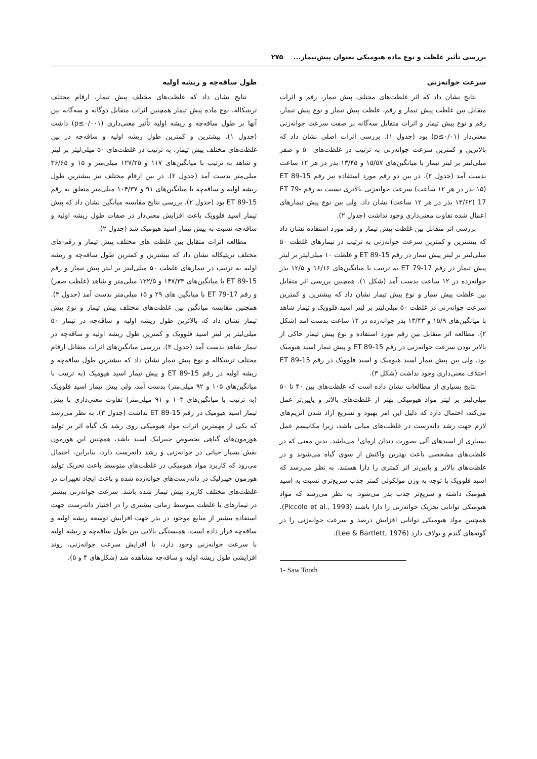بررسی تأثیر غلظت و نوع ماده هیومیکی بعنوان پیش‌تیمار... ۲۷۵
سرعت جوانه‌زنی
نتایج نشان داد که اثر غلظت‌های مختلف پیش تیمار، رقم و اثرات متقابل بین غلظت پیش تیمار و رقم، غلظت پیش تیمار و نوع پیش تیمار، رقم و نوع پیش تیمار و اثرات متقابل سه‌گانه بر صفت سرعت جوانه‌زنی معنی‌دار (p≤۰/۰۱) بود (جدول ۱). بررسی اثرات اصلی نشان داد که بالاترین و کمترین سرعت جوانه‌زنی به ترتیب در غلظت‌های ۵۰ و صفر میلی‌لیتر بر لیتر تیمار با میانگین‌های ۱۵/۵۷ و ۱۳/۴۵ بذر در هر ۱۲ ساعت بدست آمد (جدول ۲). در بین دو رقم مورد استفاده نیز رقم ET 89-15 (۱۵ بذر در هر ۱۲ ساعت) سرعت جوانه‌زنی بالاتری نسبت به رقم ET 79-17 (۱۳/۶۲ بذر در هر ۱۲ ساعت) نشان داد، ولی بین نوع پیش تیمارهای اعمال شده تفاوت معنی‌داری وجود نداشت (جدول ۲).
بررسی اثر متقابل بین غلظت پیش تیمار و رقم مورد استفاده نشان داد که بیشترین و کمترین سرعت جوانه‌زنی به ترتیب در تیمارهای غلظت ۵۰ میلی‌لیتر بر لیتر پیش تیمار در رقم ET 89-15 و غلظت ۱۰ میلی‌لیتر بر لیتر پیش تیمار در رقم ET 79-17 به ترتیب با میانگین‌های ۱۶/۱۶ و ۱۲/۵ بذر جوانه‌زده در ۱۲ ساعت بدست آمد (شکل ۱). همچنین بررسی اثر متقابل بین غلظت پیش تیمار و نوع پیش تیمار نشان داد که بیشترین و کمترین سرعت جوانه‌زنی در غلظت ۵۰ میلی‌لیتر بر لیتر اسید فلوویک و تیمار شاهد با میانگین‌های ۱۵/۹ و ۱۳/۴۳ بذر جوانه‌زده در ۱۲ ساعت بدست آمد (شکل ۲). مطالعه اثر متقابل بین رقم مورد استفاده و نوع پیش تیمار حاکی از بالاتر بودن سرعت جوانه‌زنی در رقم ET 89-15 و پیش تیمار اسید هیومیک بود، ولی بین پیش تیمار اسید هیومیک و اسید فلوویک در رقم ET 89-15 اختلاف معنی‌داری وجود نداشت (شکل ۳).
نتایج بسیاری از مطالعات نشان داده است که غلظت‌های بین ۴۰ تا ۵۰ میلی‌لیتر بر لیتر مواد هیومیکی بهتر از غلظت‌های بالاتر و پایین‌تر عمل می‌کند، احتمال دارد که دلیل این امر بهبود و تسریع آزاد شدن آنزیم‌های لازم جهت رشد دانه‌رست در غلظت‌های میانی باشد، زیرا مکانیسم عمل بسیاری از اسیدهای آلی بصورت دندان اره‌ای<sup>۱</sup> می‌باشد. بدین معنی که در غلظت‌های مشخصی باعث بهترین واکنش از سوی گیاه می‌شوند و در غلظت‌های بالاتر و پایین‌تر اثر کمتری را دارا هستند. به نظر می‌رسد که اسید فلوویک با توجه به وزن مولکولی کمتر جذب سریع‌تری نسبت به اسید هیومیک داشته و سریع‌تر جذب بذر می‌شود. به نظر می‌رسد که مواد هیومیکی توانایی تحریک جوانه‌زنی را دارا باشند (Piccolo et al., 1993). همچنین مواد هیومیکی توانایی افزایش درصد و سرعت جوانه‌زنی را در گونه‌های گندم و یولاف دارد (Lee & Bartlett, 1976).
1- Saw Tooth
طول ساقه‌چه و ریشه اولیه
نتایج نشان داد که غلظت‌های مختلف پیش تیمار، ارقام مختلف تریتیکاله، نوع ماده پیش تیمار همچنین اثرات متقابل دوگانه و سه‌گانه بین آنها بر طول ساقه‌چه و ریشه اولیه تأثیر معنی‌داری (p≤۰/۰۰۱) داشت (جدول ۱). بیشترین و کمترین طول ریشه اولیه و ساقه‌چه در بین غلظت‌های مختلف پیش تیمار، به ترتیب در غلظت‌های ۵۰ میلی‌لیتر بر لیتر و شاهد به ترتیب با میانگین‌های ۱۱۷ و ۱۲۷/۲۵ میلی‌متر و ۱۵ و ۳۶/۶۵ میلی‌متر بدست آمد (جدول ۲). در بین ارقام مختلف نیز بیشترین طول ریشه اولیه و ساقه‌چه با میانگین‌های ۹۱ و ۱۰۴/۳۷ میلی‌متر متعلق به رقم ET 89-15 بود (جدول ۲). بررسی نتایج مقایسه میانگین نشان داد که پیش تیمار اسید فلوویک باعث افزایش معنی‌دار در صفات طول ریشه اولیه و ساقه‌چه نسبت به پیش تیمار اسید هیومیک شد (جدول ۲).
مطالعه اثرات متقابل بین غلظت های مختلف پیش تیمار و رقم-های مختلف تریتیکاله نشان داد که بیشترین و کمترین طول ساقه‌چه و ریشه اولیه به ترتیب در تیمارهای غلظت ۵۰ میلی‌لیتر بر لیتر پیش تیمار و رقم ET 89-15 با میانگین‌های ۱۴۷/۳۳ و ۱۳۲/۵ میلی‌متر و شاهد (غلظت صفر) و رقم ET 79-17 با میانگین های ۲۹ و ۱۵ میلی‌متر بدست آمد (جدول ۳). همچنین مقایسه میانگین بین غلظت‌های مختلف پیش تیمار و نوع پیش تیمار نشان داد که بالاترین طول ریشه اولیه و ساقه‌چه در تیمار ۵۰ میلی‌لیتر بر لیتر اسید فلوویک و کمترین طول ریشه اولیه و ساقه‌چه در تیمار شاهد بدست آمد (جدول ۳). بررسی میانگین‌های اثرات متقابل ارقام مختلف تریتیکاله و نوع پیش تیمار نشان داد که بیشترین طول ساقه‌چه و ریشه اولیه در رقم ET 89-15 و پیش تیمار اسید هیومیک (به ترتیب با میانگین‌های ۱۰۵ و ۹۲ میلی‌متر) بدست آمد، ولی پیش تیمار اسید فلوویک (به ترتیب با میانگین‌های ۱۰۳ و ۹۱ میلی‌متر) تفاوت معنی‌داری با پیش تیمار اسید هیومیک در رقم ET 89-15 نداشت (جدول ۳). به نظر می‌رسد که یکی از مهمترین اثرات مواد هیومیکی روی رشد یک گیاه اثر بر تولید هورمون‌های گیاهی بخصوص جیبرلیک اسید باشد، همچنین این هورمون نقش بسیار حیاتی در جوانه‌زنی و رشد دانه‌رست دارد، بنابراین، احتمال می‌رود که کاربرد مواد هیومیکی در غلظت‌های متوسط باعث تحریک تولید هورمون جیبرلیک در دانه‌رست‌های جوانه‌زده شده و باعث ایجاد تغییرات در غلظت‌های مختلف کاربرد پیش تیمار شده باشد. سرعت جوانه‌زنی بیشتر در تیمارهای با غلظت متوسط زمانی بیشتری را در اختیار دانه‌رست جهت استفاده بیشتر از منابع موجود در بذر جهت افزایش توسعه ریشه اولیه و ساقه‌چه قرار داده است. همبستگی بالایی بین طول ساقه‌چه و ریشه اولیه با سرعت جوانه‌زنی وجود دارد، با افزایش سرعت جوانه‌زنی، روند افزایشی طول ریشه اولیه و ساقه‌چه مشاهده شد (شکل‌های ۴ و ۵).